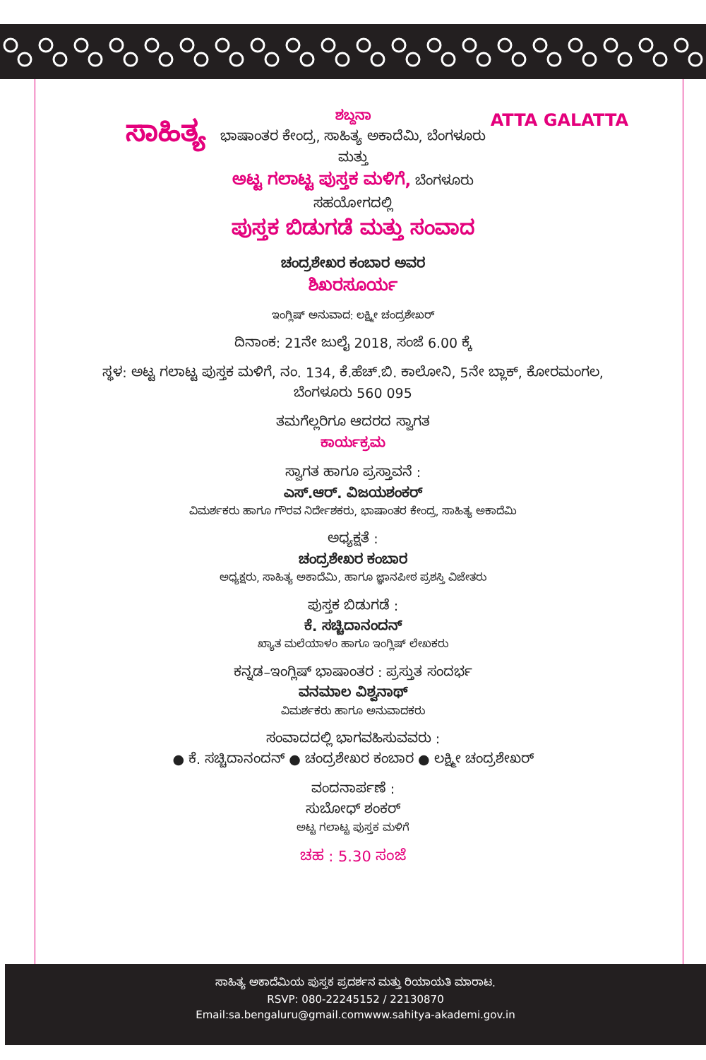ಸಾಹಿತ್ಯ
ATTA GALATTA
ಶಬ್ದನಾ
ಭಾಷಾಂತರ ಕೇಂದ್ರ, ಸಾಹಿತ್ಯ ಅಕಾದೆಮಿ, ಬೆಂಗಳೂರು
ಮತ್ತು
ಅಟ್ಟ ಗಲಾಟ್ಟ ಪುಸ್ತಕ ಮಳಿಗೆ, ಬೆಂಗಳೂರು
ಸಹಯೋಗದಲ್ಲಿ
ಪುಸ್ತಕ ಬಿಡುಗಡೆ ಮತ್ತು ಸಂವಾದ
ಚಂದ್ರಶೇಖರ ಕಂಬಾರ ಅವರ
ಶಿಖರಸೂರ್ಯ
ಇಂಗ್ಲಿಷ್ ಅನುವಾದ: ಲಕ್ಷ್ಮೀ ಚಂದ್ರಶೇಖರ್
ದಿನಾಂಕ: 21ನೇ ಜುಲೈ 2018, ಸಂಜೆ 6.00 ಕ್ಕೆ
ಸ್ಥಳ: ಅಟ್ಟ ಗಲಾಟ್ಟ ಪುಸ್ತಕ ಮಳಿಗೆ, ನಂ. 134, ಕೆ.ಹೆಚ್.ಬಿ. ಕಾಲೋನಿ, 5ನೇ ಬ್ಲಾಕ್, ಕೋರಮಂಗಲ,
ಬೆಂಗಳೂರು 560 095
ತಮಗೆಲ್ಲರಿಗೂ ಆದರದ ಸ್ವಾಗತ
ಕಾರ್ಯಕ್ರಮ
ಸ್ವಾಗತ ಹಾಗೂ ಪ್ರಸ್ತಾವನೆ :
ಎಸ್.ಆರ್. ವಿಜಯಶಂಕರ್
ವಿಮರ್ಶಕರು ಹಾಗೂ ಗೌರವ ನಿರ್ದೇಶಕರು, ಭಾಷಾಂತರ ಕೇಂದ್ರ, ಸಾಹಿತ್ಯ ಅಕಾದೆಮಿ
ಅಧ್ಯಕ್ಷತೆ :
ಚಂದ್ರಶೇಖರ ಕಂಬಾರ
ಅಧ್ಯಕ್ಷರು, ಸಾಹಿತ್ಯ ಅಕಾದೆಮಿ, ಹಾಗೂ ಜ್ಞಾನಪೀಠ ಪ್ರಶಸ್ತಿ ವಿಜೇತರು
ಪುಸ್ತಕ ಬಿಡುಗಡೆ :
ಕೆ. ಸಚ್ಚಿದಾನಂದನ್
ಖ್ಯಾತ ಮಲೆಯಾಳಂ ಹಾಗೂ ಇಂಗ್ಲಿಷ್ ಲೇಖಕರು
ಕನ್ನಡ–ಇಂಗ್ಲಿಷ್ ಭಾಷಾಂತರ : ಪ್ರಸ್ತುತ ಸಂದರ್ಭ
ವನಮಾಲ ವಿಶ್ವನಾಥ್
ವಿಮರ್ಶಕರು ಹಾಗೂ ಅನುವಾದಕರು
ಸಂವಾದದಲ್ಲಿ ಭಾಗವಹಿಸುವವರು :
● ಕೆ. ಸಚ್ಚಿದಾನಂದನ್ ● ಚಂದ್ರಶೇಖರ ಕಂಬಾರ ● ಲಕ್ಷ್ಮೀ ಚಂದ್ರಶೇಖರ್
ವಂದನಾರ್ಪಣೆ :
ಸುಬೋಧ್ ಶಂಕರ್
ಅಟ್ಟ ಗಲಾಟ್ಟ ಪುಸ್ತಕ ಮಳಿಗೆ
ಚಹ : 5.30 ಸಂಜೆ
ಸಾಹಿತ್ಯ ಅಕಾದೆಮಿಯ ಪುಸ್ತಕ ಪ್ರದರ್ಶನ ಮತ್ತು ರಿಯಾಯತಿ ಮಾರಾಟ.
RSVP: 080-22245152 / 22130870
Email:sa.bengaluru@gmail.comwww.sahitya-akademi.gov.in